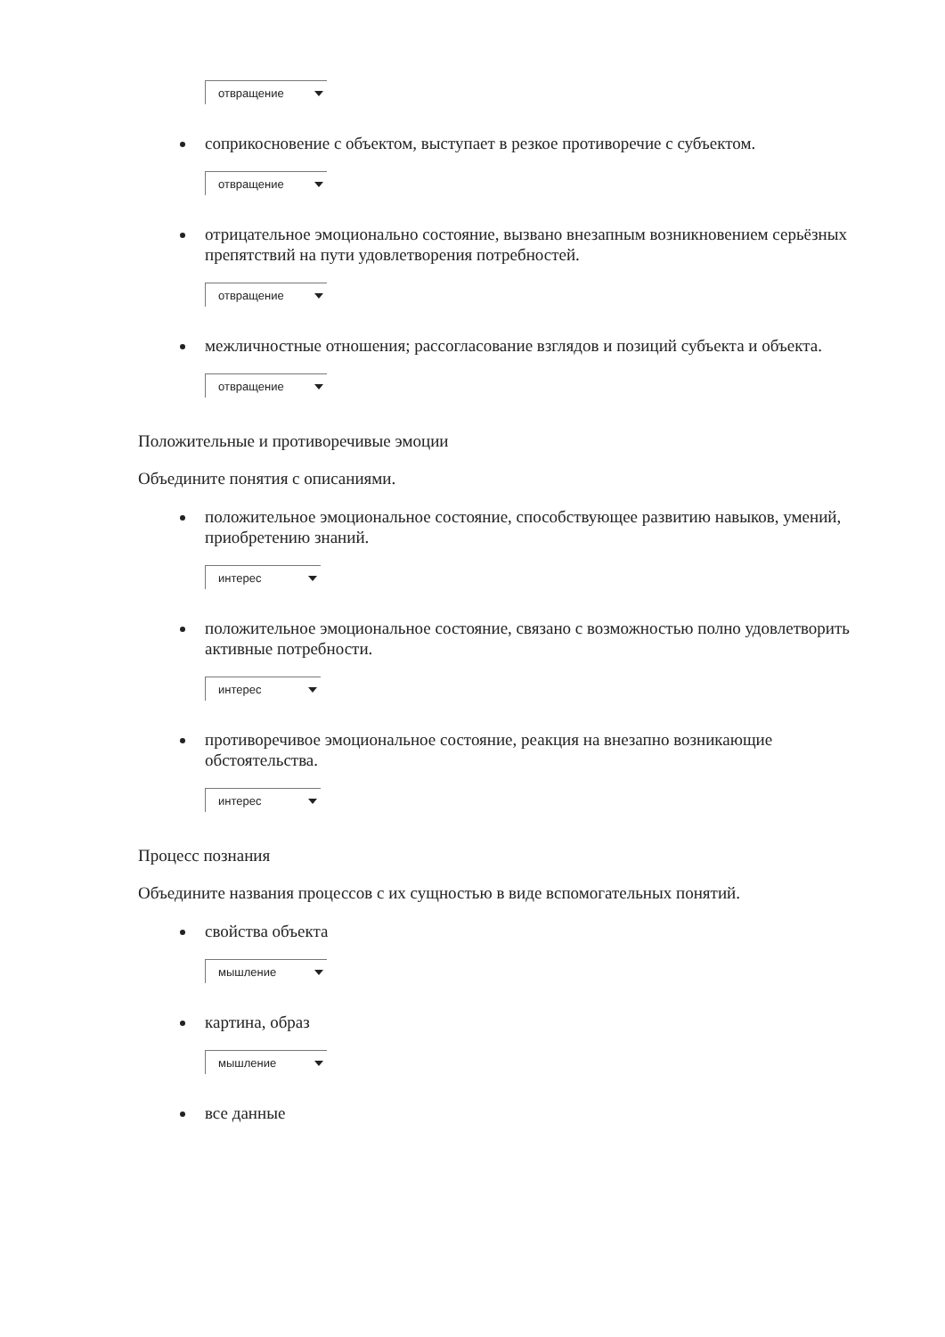отвращение
соприкосновение с объектом, выступает в резкое противоречие с субъектом.
отвращение
отрицательное эмоционально состояние, вызвано внезапным возникновением серьёзных препятствий на пути удовлетворения потребностей.
отвращение
межличностные отношения; рассогласование взглядов и позиций субъекта и объекта.
отвращение
Положительные и противоречивые эмоции
Объедините понятия с описаниями.
положительное эмоциональное состояние, способствующее развитию навыков, умений, приобретению знаний.
интерес
положительное эмоциональное состояние, связано с возможностью полно удовлетворить активные потребности.
интерес
противоречивое эмоциональное состояние, реакция на внезапно возникающие обстоятельства.
интерес
Процесс познания
Объедините названия процессов с их сущностью в виде вспомогательных понятий.
свойства объекта
мышление
картина, образ
мышление
все данные